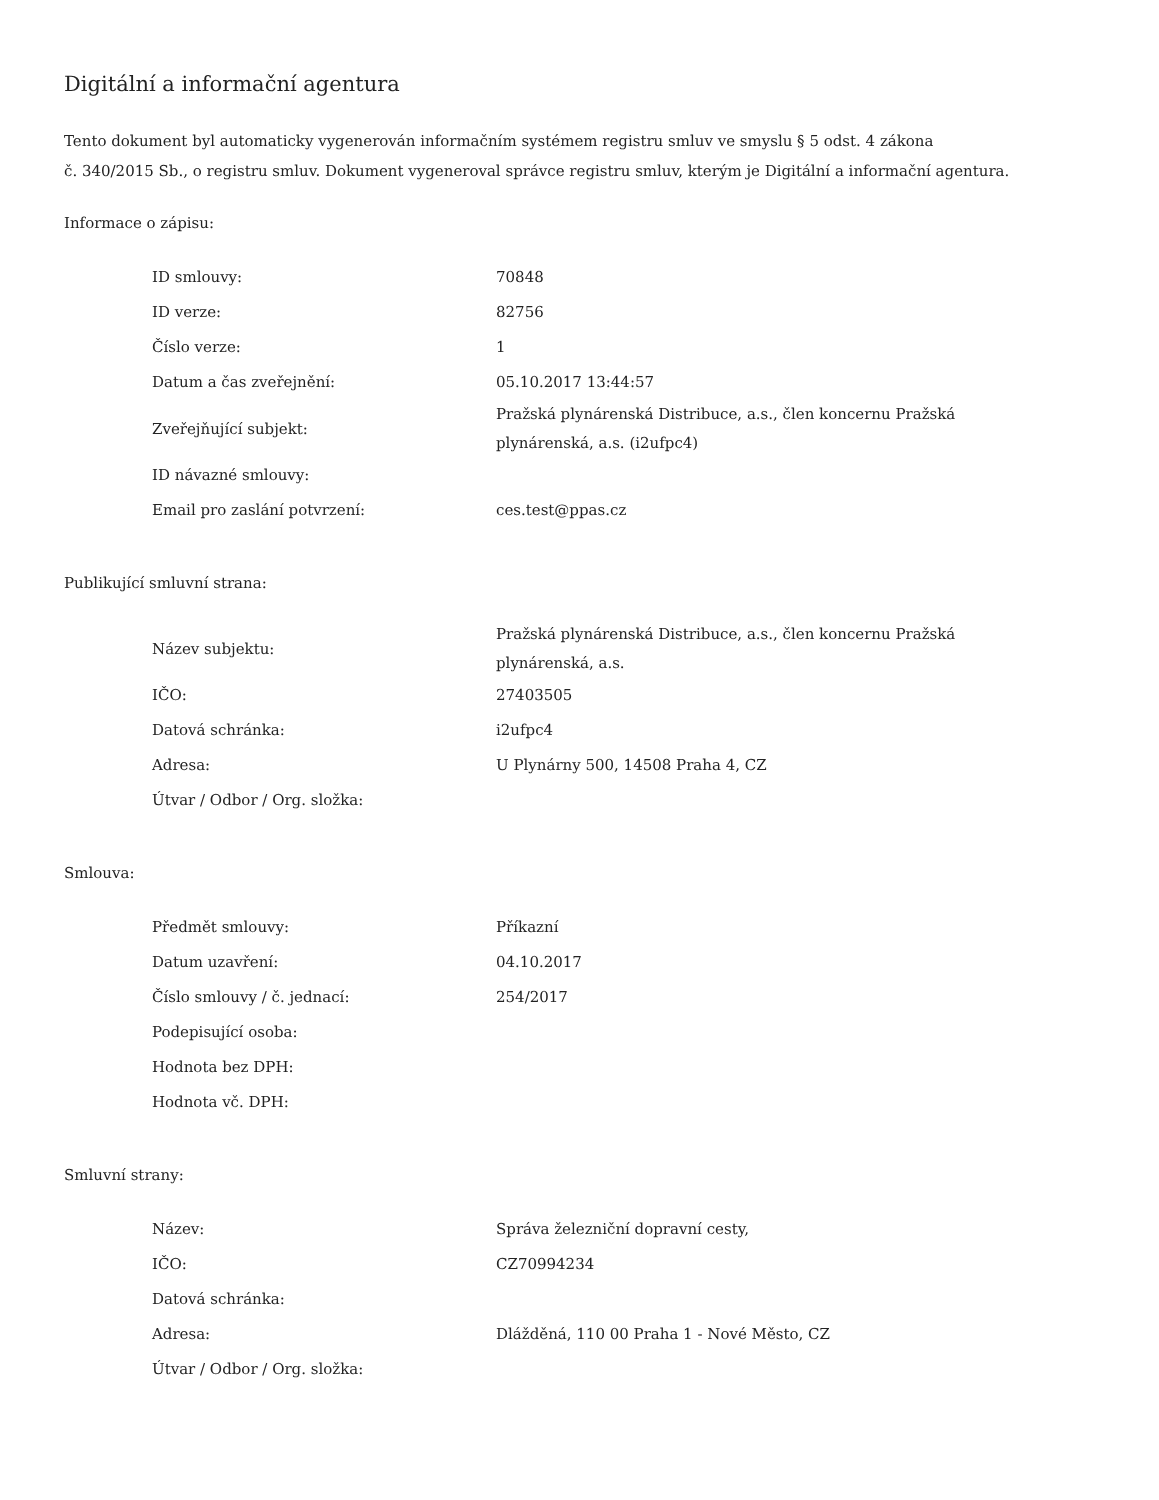Digitální a informační agentura
Tento dokument byl automaticky vygenerován informačním systémem registru smluv ve smyslu § 5 odst. 4 zákona
č. 340/2015 Sb., o registru smluv. Dokument vygeneroval správce registru smluv, kterým je Digitální a informační agentura.
Informace o zápisu:
| ID smlouvy: | 70848 |
| ID verze: | 82756 |
| Číslo verze: | 1 |
| Datum a čas zveřejnění: | 05.10.2017 13:44:57 |
| Zveřejňující subjekt: | Pražská plynárenská Distribuce, a.s., člen koncernu Pražská plynárenská, a.s. (i2ufpc4) |
| ID návazné smlouvy: | |
| Email pro zaslání potvrzení: | ces.test@ppas.cz |
Publikující smluvní strana:
| Název subjektu: | Pražská plynárenská Distribuce, a.s., člen koncernu Pražská plynárenská, a.s. |
| IČO: | 27403505 |
| Datová schránka: | i2ufpc4 |
| Adresa: | U Plynárny 500, 14508 Praha 4, CZ |
| Útvar / Odbor / Org. složka: | |
Smlouva:
| Předmět smlouvy: | Příkazní |
| Datum uzavření: | 04.10.2017 |
| Číslo smlouvy / č. jednací: | 254/2017 |
| Podepisující osoba: | |
| Hodnota bez DPH: | |
| Hodnota vč. DPH: | |
Smluvní strany:
| Název: | Správa železniční dopravní cesty, |
| IČO: | CZ70994234 |
| Datová schránka: | |
| Adresa: | Dlážděná, 110 00 Praha 1 - Nové Město, CZ |
| Útvar / Odbor / Org. složka: | |